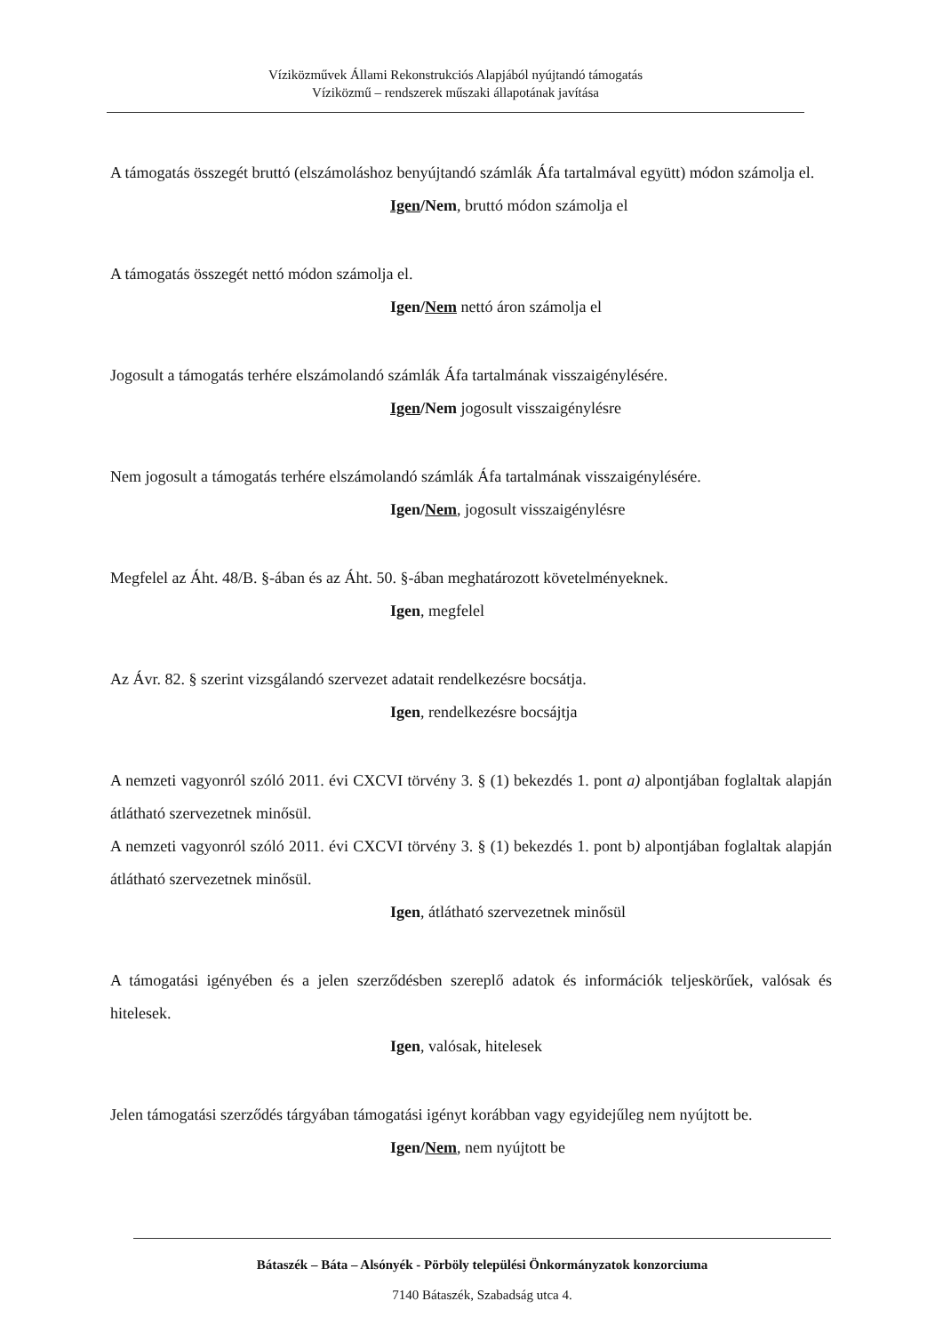Víziközművek Állami Rekonstrukciós Alapjából nyújtandó támogatás
Víziközmű – rendszerek műszaki állapotának javítása
A támogatás összegét bruttó (elszámoláshoz benyújtandó számlák Áfa tartalmával együtt) módon számolja el.
Igen/Nem, bruttó módon számolja el
A támogatás összegét nettó módon számolja el.
Igen/Nem nettó áron számolja el
Jogosult a támogatás terhére elszámolandó számlák Áfa tartalmának visszaigénylésére.
Igen/Nem jogosult visszaigénylésre
Nem jogosult a támogatás terhére elszámolandó számlák Áfa tartalmának visszaigénylésére.
Igen/Nem, jogosult visszaigénylésre
Megfelel az Áht. 48/B. §-ában és az Áht. 50. §-ában meghatározott követelményeknek.
Igen, megfelel
Az Ávr. 82. § szerint vizsgálandó szervezet adatait rendelkezésre bocsátja.
Igen, rendelkezésre bocsájtja
A nemzeti vagyonról szóló 2011. évi CXCVI törvény 3. § (1) bekezdés 1. pont a) alpontjában foglaltak alapján átlátható szervezetnek minősül.
A nemzeti vagyonról szóló 2011. évi CXCVI törvény 3. § (1) bekezdés 1. pont b) alpontjában foglaltak alapján átlátható szervezetnek minősül.
Igen, átlátható szervezetnek minősül
A támogatási igényében és a jelen szerződésben szereplő adatok és információk teljeskörűek, valósak és hitelesek.
Igen, valósak, hitelesek
Jelen támogatási szerződés tárgyában támogatási igényt korábban vagy egyidejűleg nem nyújtott be.
Igen/Nem, nem nyújtott be
Bátaszék – Báta – Alsónyék - Pörböly települési Önkormányzatok konzorciuma
7140 Bátaszék, Szabadság utca 4.